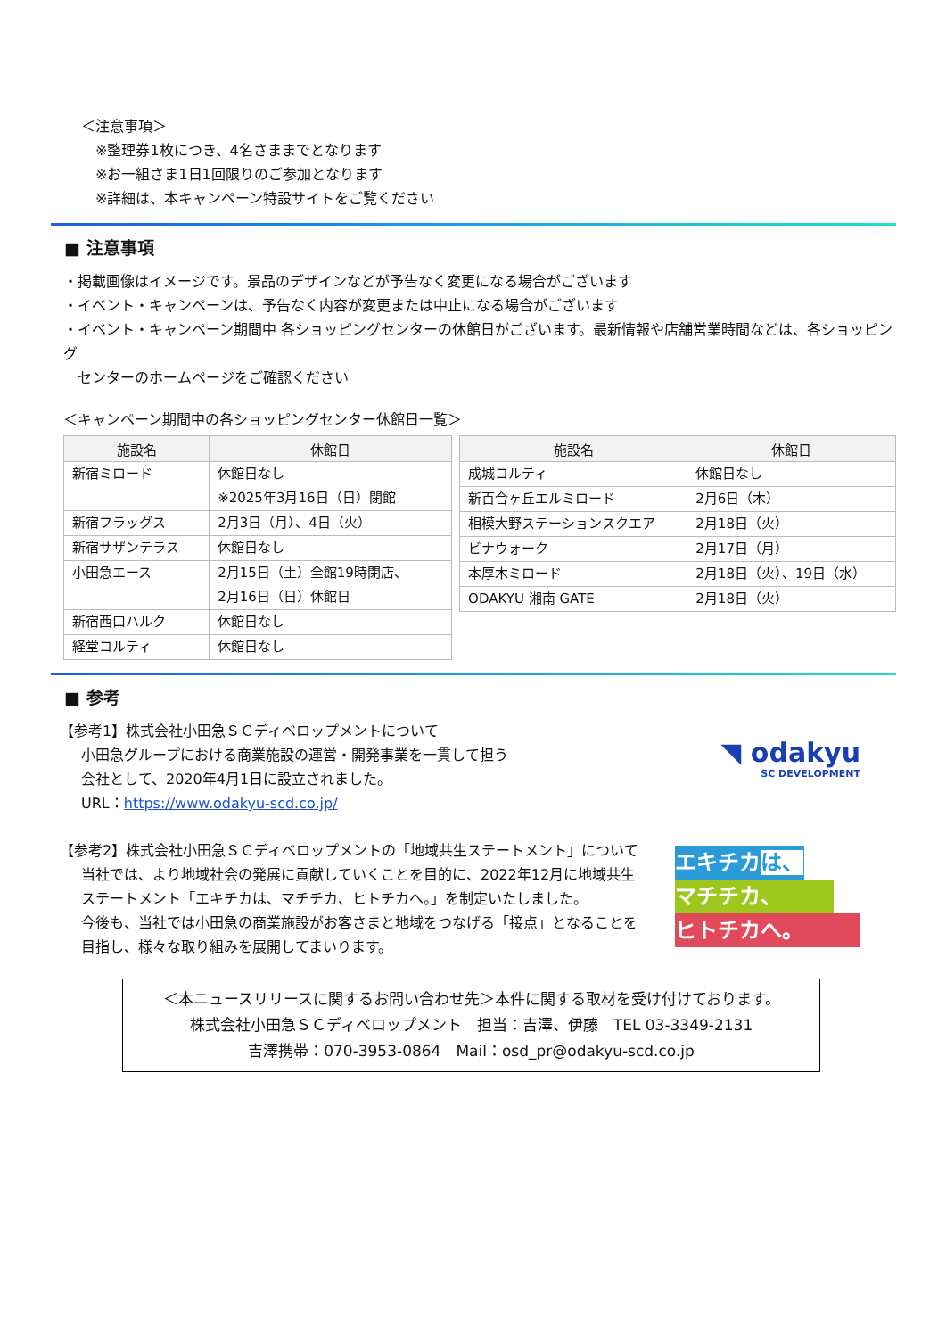＜注意事項＞
※整理券1枚につき、4名さままでとなります
※お一組さま1日1回限りのご参加となります
※詳細は、本キャンペーン特設サイトをご覧ください
■ 注意事項
・掲載画像はイメージです。景品のデザインなどが予告なく変更になる場合がございます
・イベント・キャンペーンは、予告なく内容が変更または中止になる場合がございます
・イベント・キャンペーン期間中 各ショッピングセンターの休館日がございます。最新情報や店舗営業時間などは、各ショッピング
　センターのホームページをご確認ください
＜キャンペーン期間中の各ショッピングセンター休館日一覧＞
| 施設名 | 休館日 |
| --- | --- |
| 新宿ミロード | 休館日なし ※2025年3月16日（日）閉館 |
| 新宿フラッグス | 2月3日（月）、4日（火） |
| 新宿サザンテラス | 休館日なし |
| 小田急エース | 2月15日（土）全館19時閉店、 2月16日（日）休館日 |
| 新宿西口ハルク | 休館日なし |
| 経堂コルティ | 休館日なし |
| 施設名 | 休館日 |
| --- | --- |
| 成城コルティ | 休館日なし |
| 新百合ヶ丘エルミロード | 2月6日（木） |
| 相模大野ステーションスクエア | 2月18日（火） |
| ビナウォーク | 2月17日（月） |
| 本厚木ミロード | 2月18日（火）、19日（水） |
| ODAKYU 湘南 GATE | 2月18日（火） |
■ 参考
【参考1】株式会社小田急ＳＣディベロップメントについて
小田急グループにおける商業施設の運営・開発事業を一貫して担う
会社として、2020年4月1日に設立されました。
URL：https://www.odakyu-scd.co.jp/
◥ odakyu
SC DEVELOPMENT
【参考2】株式会社小田急ＳＣディベロップメントの「地域共生ステートメント」について
当社では、より地域社会の発展に貢献していくことを目的に、2022年12月に地域共生
ステートメント「エキチカは、マチチカ、ヒトチカへ。」を制定いたしました。
今後も、当社では小田急の商業施設がお客さまと地域をつなげる「接点」となることを
目指し、様々な取り組みを展開してまいります。
エキチカは、
マチチカ、
ヒトチカへ。
＜本ニュースリリースに関するお問い合わせ先＞本件に関する取材を受け付けております。
株式会社小田急ＳＣディベロップメント　担当：吉澤、伊藤　TEL 03-3349-2131
吉澤携帯：070-3953-0864　Mail：osd_pr@odakyu-scd.co.jp